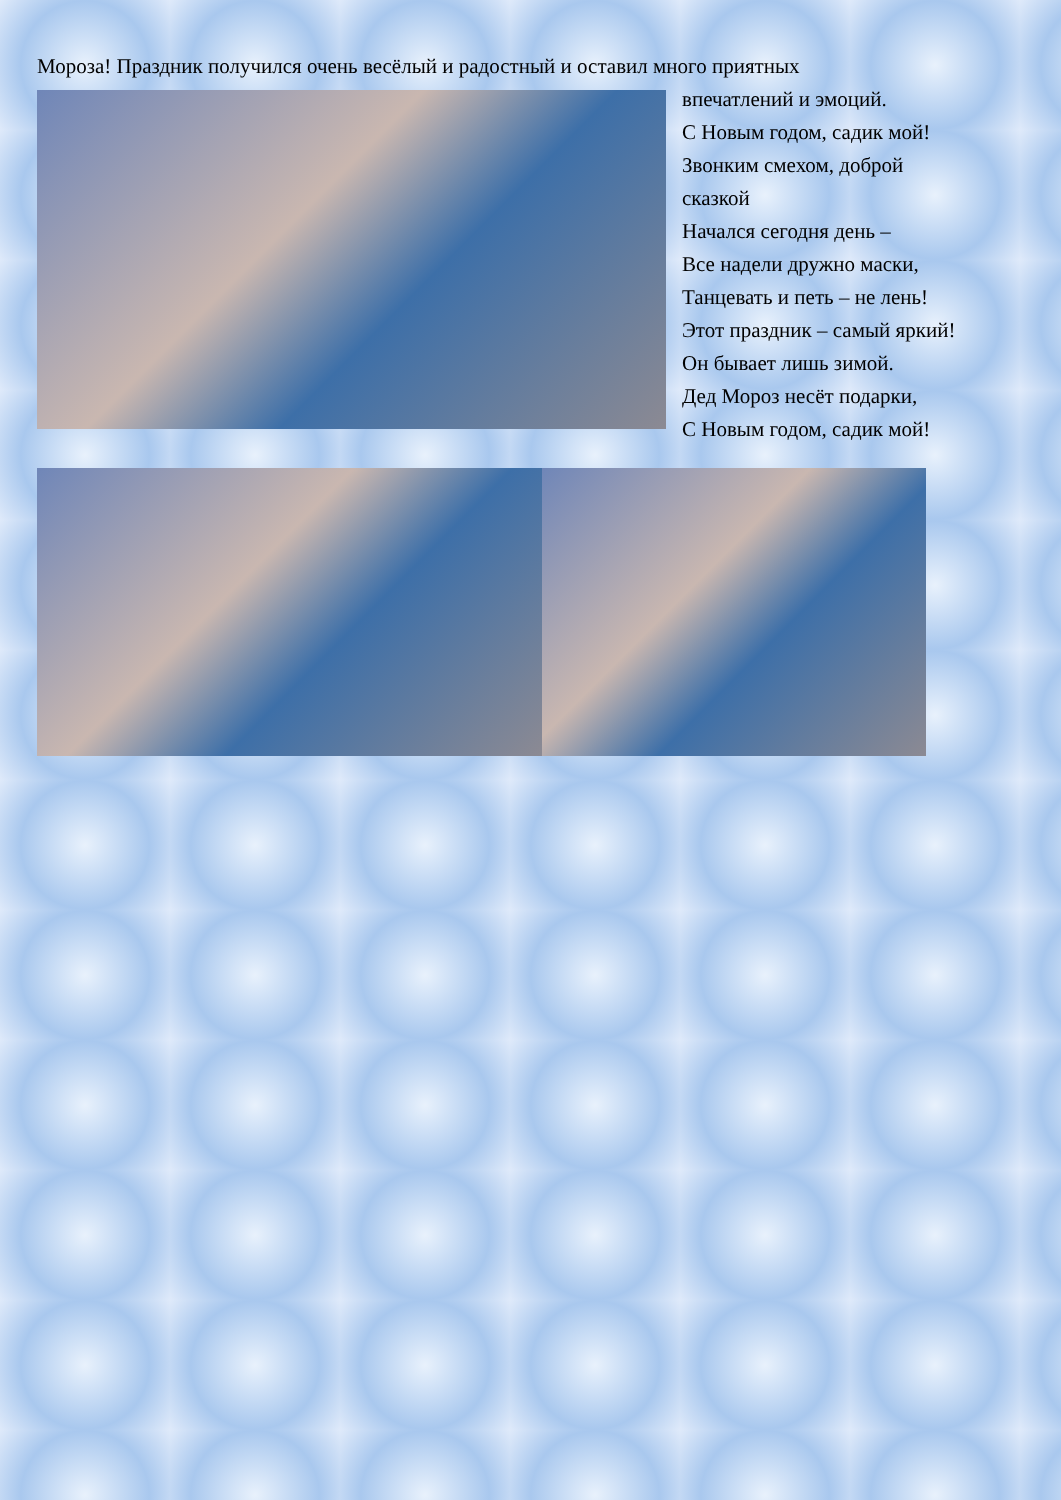Мороза! Праздник получился очень весёлый и радостный и оставил много приятных
впечатлений и эмоций.
С Новым годом, садик мой!
Звонким смехом, доброй
сказкой
Начался сегодня день –
Все надели дружно маски,
Танцевать и петь – не лень!
Этот праздник – самый яркий!
Он бывает лишь зимой.
Дед Мороз несёт подарки,
С Новым годом, садик мой!